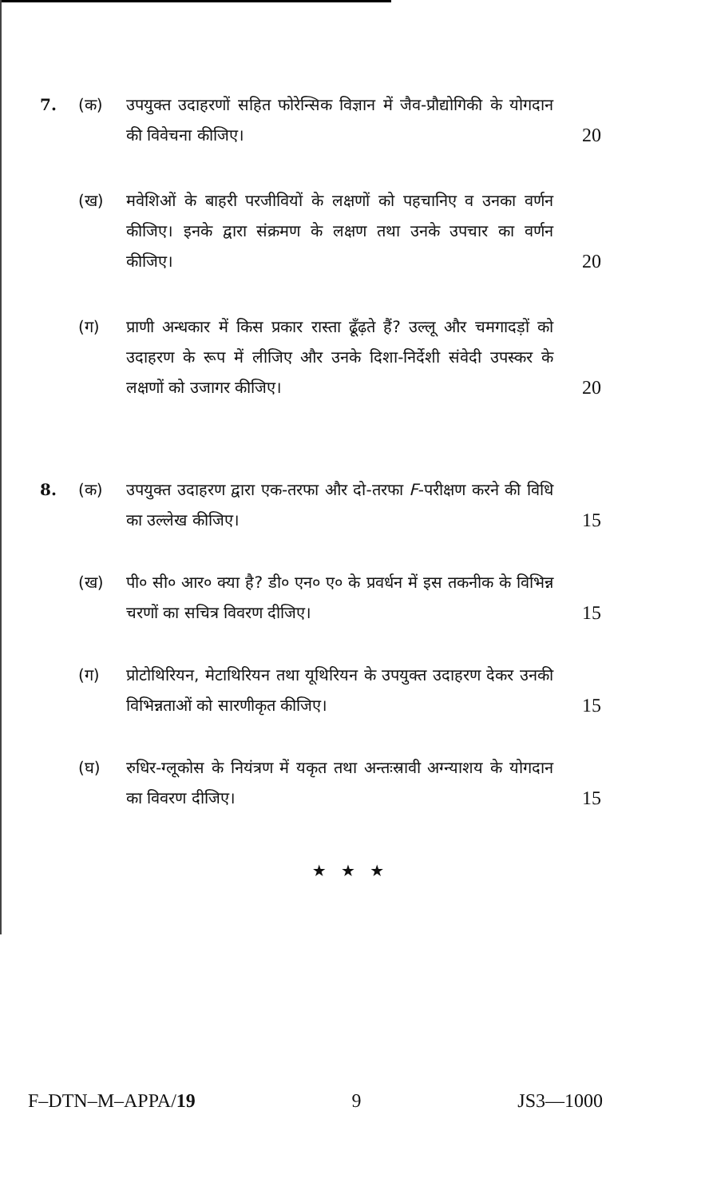7. (क) उपयुक्त उदाहरणों सहित फोरेन्सिक विज्ञान में जैव-प्रौद्योगिकी के योगदान की विवेचना कीजिए।
20
(ख) मवेशिओं के बाहरी परजीवियों के लक्षणों को पहचानिए व उनका वर्णन कीजिए। इनके द्वारा संक्रमण के लक्षण तथा उनके उपचार का वर्णन कीजिए।
20
(ग) प्राणी अन्धकार में किस प्रकार रास्ता ढूँढ़ते हैं? उल्लू और चमगादड़ों को उदाहरण के रूप में लीजिए और उनके दिशा-निर्देशी संवेदी उपस्कर के लक्षणों को उजागर कीजिए।
20
8. (क) उपयुक्त उदाहरण द्वारा एक-तरफा और दो-तरफा F-परीक्षण करने की विधि का उल्लेख कीजिए।
15
(ख) पी० सी० आर० क्या है? डी० एन० ए० के प्रवर्धन में इस तकनीक के विभिन्न चरणों का सचित्र विवरण दीजिए।
15
(ग) प्रोटोथिरियन, मेटाथिरियन तथा यूथिरियन के उपयुक्त उदाहरण देकर उनकी विभिन्नताओं को सारणीकृत कीजिए।
15
(घ) रुधिर-ग्लूकोस के नियंत्रण में यकृत तथा अन्तःस्रावी अग्न्याशय के योगदान का विवरण दीजिए।
15
★ ★ ★
F–DTN–M–APPA/19 9 JS3—1000